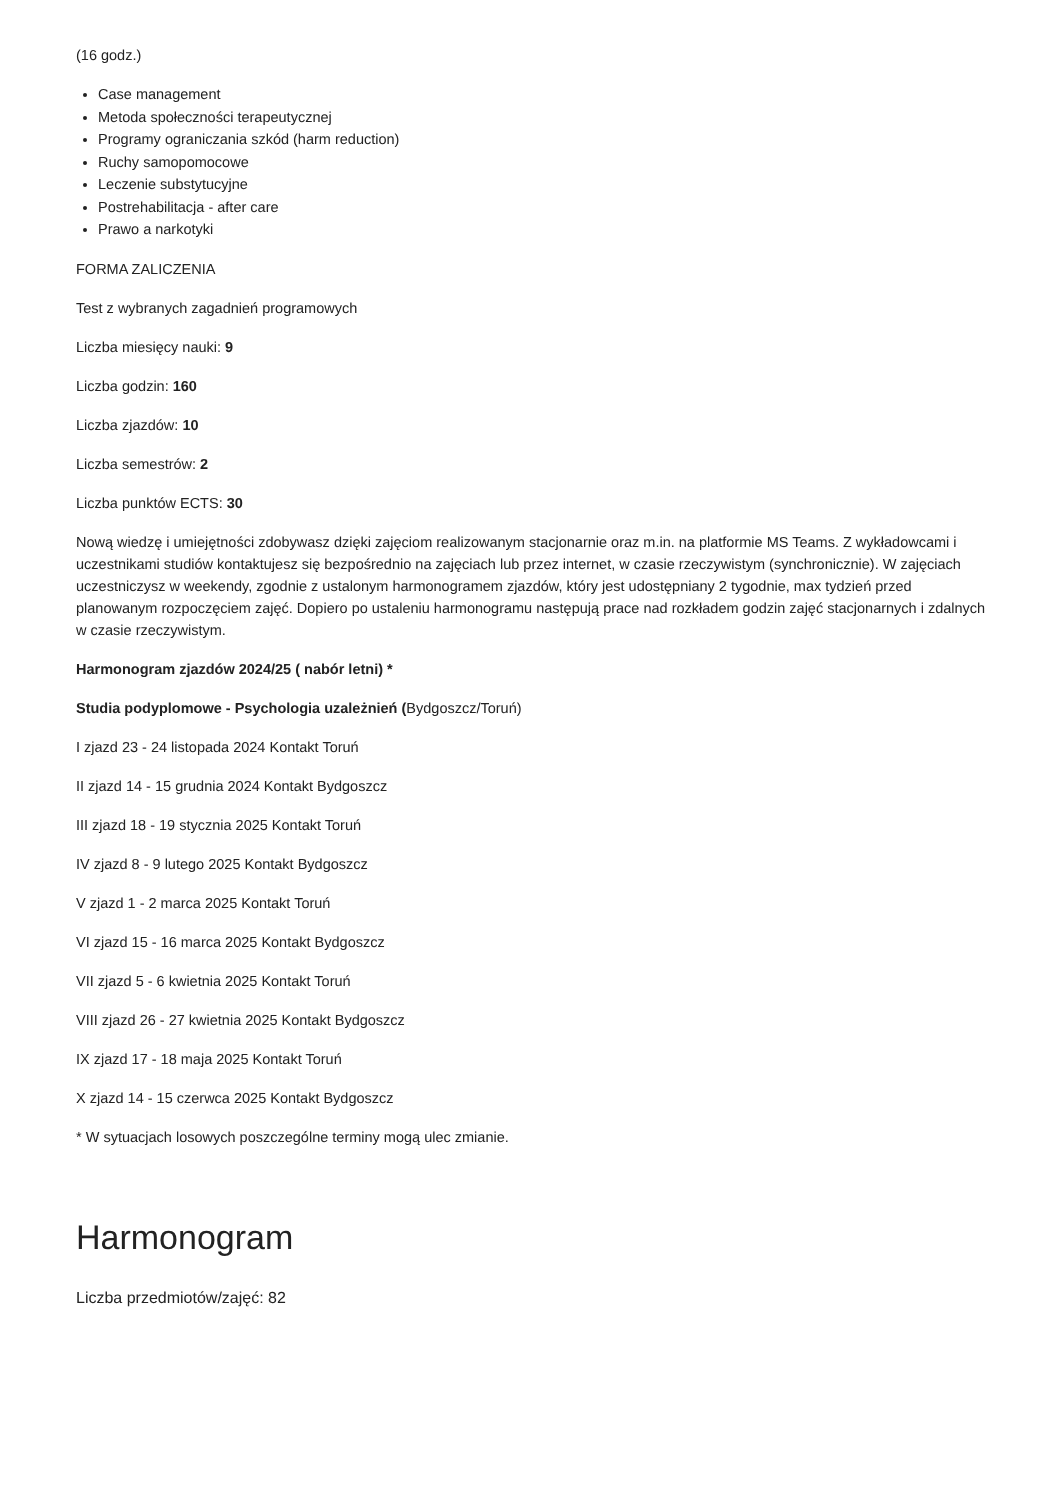(16 godz.)
Case management
Metoda społeczności terapeutycznej
Programy ograniczania szkód (harm reduction)
Ruchy samopomocowe
Leczenie substytucyjne
Postrehabilitacja - after care
Prawo a narkotyki
FORMA ZALICZENIA
Test z wybranych zagadnień programowych
Liczba miesięcy nauki: 9
Liczba godzin: 160
Liczba zjazdów: 10
Liczba semestrów: 2
Liczba punktów ECTS: 30
Nową wiedzę i umiejętności zdobywasz dzięki zajęciom realizowanym stacjonarnie oraz m.in. na platformie MS Teams. Z wykładowcami i uczestnikami studiów kontaktujesz się bezpośrednio na zajęciach lub przez internet, w czasie rzeczywistym (synchronicznie). W zajęciach uczestniczysz w weekendy, zgodnie z ustalonym harmonogramem zjazdów, który jest udostępniany 2 tygodnie, max tydzień przed planowanym rozpoczęciem zajęć. Dopiero po ustaleniu harmonogramu następują prace nad rozkładem godzin zajęć stacjonarnych i zdalnych w czasie rzeczywistym.
Harmonogram zjazdów 2024/25 ( nabór letni) *
Studia podyplomowe - Psychologia uzależnień (Bydgoszcz/Toruń)
I zjazd 23 - 24 listopada 2024 Kontakt Toruń
II zjazd 14 - 15 grudnia 2024 Kontakt Bydgoszcz
III zjazd 18 - 19 stycznia 2025 Kontakt Toruń
IV zjazd 8 - 9 lutego 2025 Kontakt Bydgoszcz
V zjazd 1 - 2 marca 2025 Kontakt Toruń
VI zjazd 15 - 16 marca 2025 Kontakt Bydgoszcz
VII zjazd 5 - 6 kwietnia 2025 Kontakt Toruń
VIII zjazd 26 - 27 kwietnia 2025 Kontakt Bydgoszcz
IX zjazd 17 - 18 maja 2025 Kontakt Toruń
X zjazd 14 - 15 czerwca 2025 Kontakt Bydgoszcz
* W sytuacjach losowych poszczególne terminy mogą ulec zmianie.
Harmonogram
Liczba przedmiotów/zajęć: 82